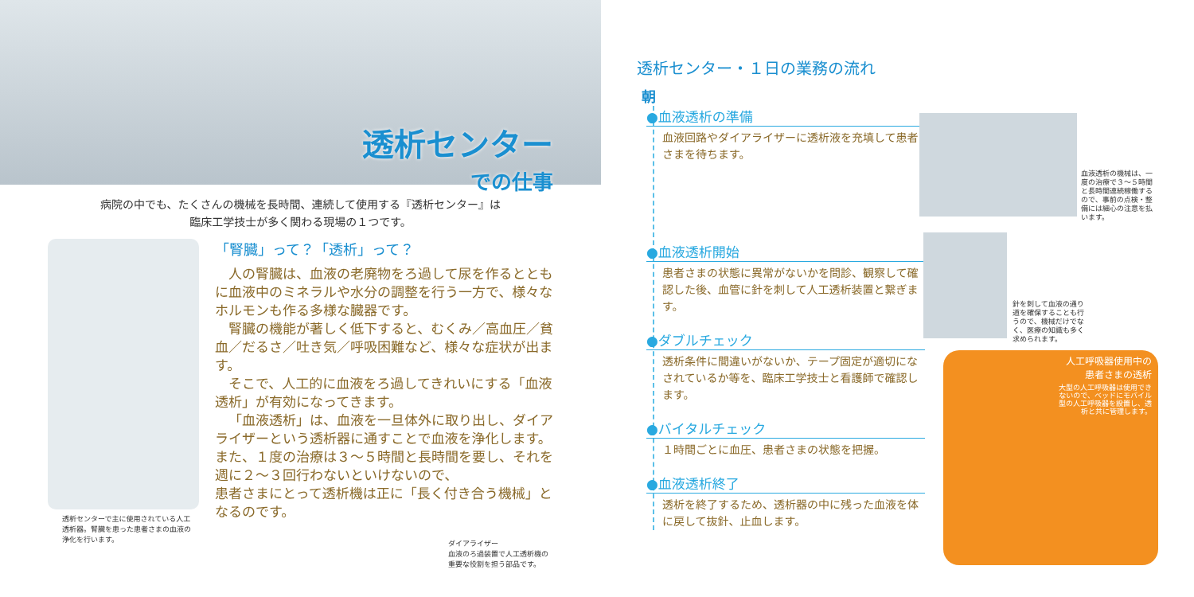透析センター
での仕事
病院の中でも、たくさんの機械を長時間、連続して使用する『透析センター』は
臨床工学技士が多く関わる現場の１つです。
透析センターで主に使用されている人工透析器。腎臓を患った患者さまの血液の浄化を行います。
「腎臓」って？「透析」って？
人の腎臓は、血液の老廃物をろ過して尿を作るとともに血液中のミネラルや水分の調整を行う一方で、様々なホルモンも作る多様な臓器です。
腎臓の機能が著しく低下すると、むくみ／高血圧／貧血／だるさ／吐き気／呼吸困難など、様々な症状が出ます。
そこで、人工的に血液をろ過してきれいにする「血液透析」が有効になってきます。
「血液透析」は、血液を一旦体外に取り出し、ダイアライザーという透析器に通すことで血液を浄化します。また、１度の治療は３～５時間と長時間を要し、それを週に２～３回行わないといけないので、
患者さまにとって透析機は正に「長く付き合う機械」となるのです。
ダイアライザー
血液のろ過装置で人工透析機の
重要な役割を担う部品です。
透析センター・１日の業務の流れ
朝
●血液透析の準備
血液回路やダイアライザーに透析液を充填して患者さまを待ちます。
●血液透析開始
患者さまの状態に異常がないかを問診、観察して確認した後、血管に針を刺して人工透析装置と繋ぎます。
●ダブルチェック
透析条件に間違いがないか、テープ固定が適切になされているか等を、臨床工学技士と看護師で確認します。
●バイタルチェック
１時間ごとに血圧、患者さまの状態を把握。
●血液透析終了
透析を終了するため、透析器の中に残った血液を体に戻して抜針、止血します。
血液透析の機械は、一度の治療で３～５時間と長時間連続稼働するので、事前の点検・整備には細心の注意を払います。
針を刺して血液の通り道を確保することも行うので、機械だけでなく、医療の知識も多く求められます。
人工呼吸器使用中の
患者さまの透析
大型の人工呼吸器は使用できないので、ベッドにモバイル型の人工呼吸器を設置し、透析と共に管理します。